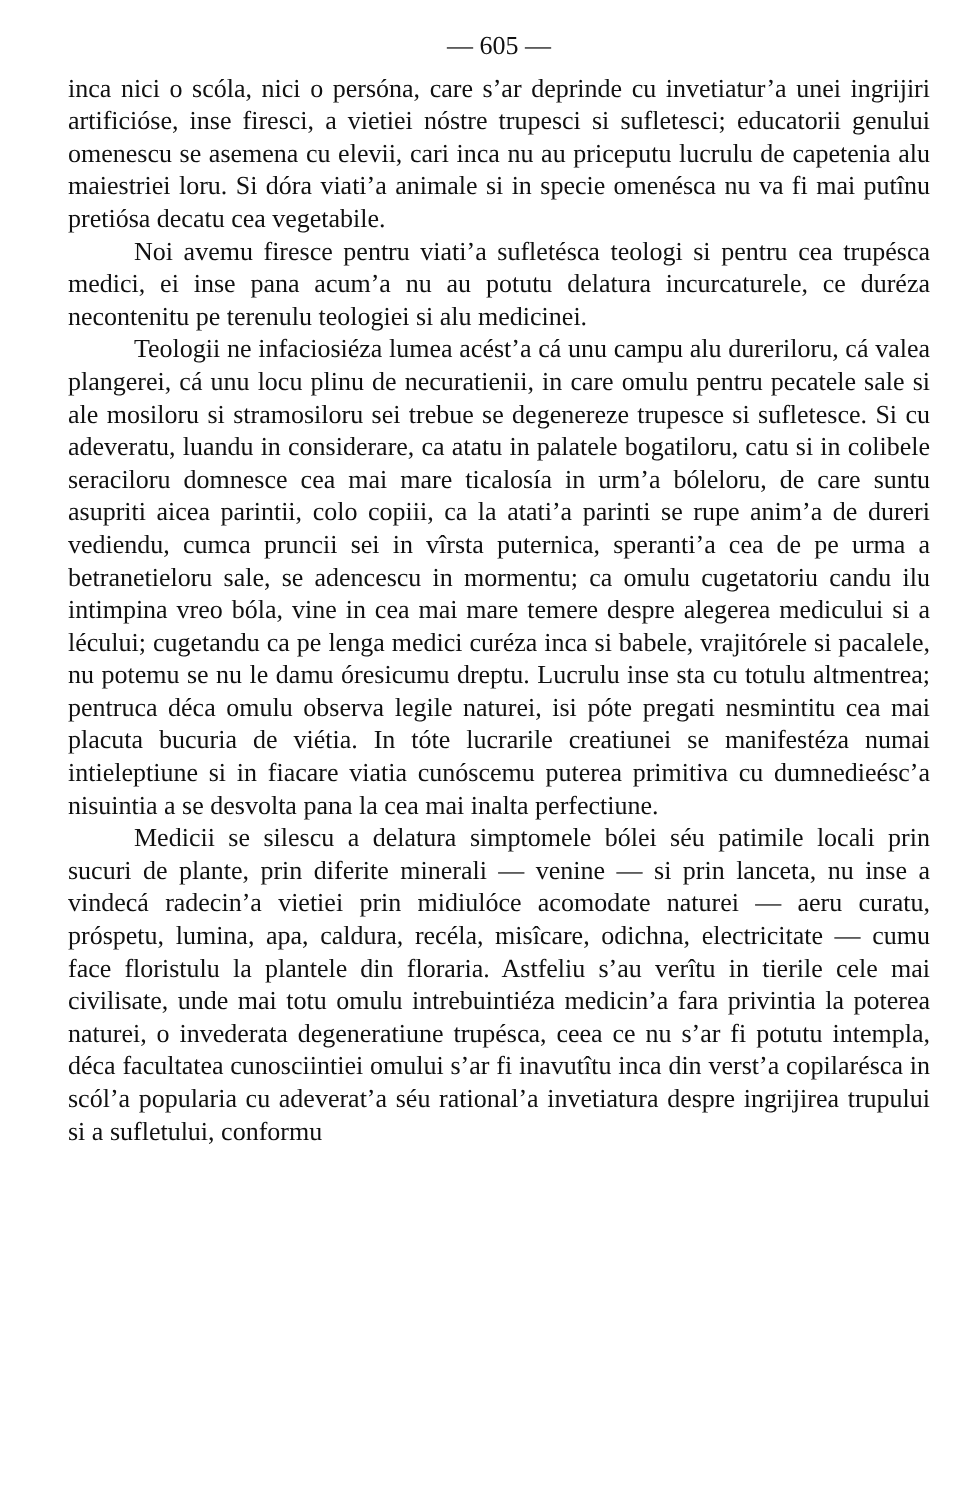— 605 —
inca nici o scóla, nici o persóna, care s’ar deprinde cu invetiatur’a unei ingrijiri artificióse, inse firesci, a vietiei nóstre trupesci si sufletesci; educatorii genului omenescu se asemena cu elevii, cari inca nu au priceputu lucrulu de capetenia alu maiestriei loru. Si dóra viati’a animale si in specie omenésca nu va fi mai putînu pretiósa decatu cea vegetabile.
Noi avemu firesce pentru viati’a sufletésca teologi si pentru cea trupésca medici, ei inse pana acum’a nu au potutu delatura incurcaturele, ce duréza necontenitu pe terenulu teologiei si alu medicinei.
Teologii ne infaciosiéza lumea acést’a cá unu campu alu dureriloru, cá valea plangerei, cá unu locu plinu de necuratienii, in care omulu pentru pecatele sale si ale mosiloru si stramosiloru sei trebue se degenereze trupesce si sufletesce. Si cu adeveratu, luandu in considerare, ca atatu in palatele bogatiloru, catu si in colibele seraciloru domnesce cea mai mare ticalosía in urm’a bóleloru, de care suntu asupriti aicea parintii, colo copiii, ca la atati’a parinti se rupe anim’a de dureri vediendu, cumca pruncii sei in vîrsta puternica, speranti’a cea de pe urma a betranetieloru sale, se adencescu in mormentu; ca omulu cugetatoriu candu ilu intimpina vreo bóla, vine in cea mai mare temere despre alegerea medicului si a lécului; cugetandu ca pe lenga medici curéza inca si babele, vrajitórele si pacalele, nu potemu se nu le damu óresicumu dreptu. Lucrulu inse sta cu totulu altmentrea; pentruca déca omulu observa legile naturei, isi póte pregati nesmintitu cea mai placuta bucuria de viétia. In tóte lucrarile creatiunei se manifestéza numai intieleptiune si in fiacare viatia cunóscemu puterea primitiva cu dumnedieésc’a nisuintia a se desvolta pana la cea mai inalta perfectiune.
Medicii se silescu a delatura simptomele bólei séu patimile locali prin sucuri de plante, prin diferite minerali — venine — si prin lanceta, nu inse a vindecá radecin’a vietiei prin midiulóce acomodate naturei — aeru curatu, próspetu, lumina, apa, caldura, recéla, misîcare, odichna, electricitate — cumu face floristulu la plantele din floraria. Astfeliu s’au verîtu in tierile cele mai civilisate, unde mai totu omulu intrebuintiéza medicin’a fara privintia la poterea naturei, o invederata degeneratiune trupésca, ceea ce nu s’ar fi potutu intempla, déca facultatea cunosciintiei omului s’ar fi inavutîtu inca din verst’a copilarésca in scól’a popularia cu adeverat’a séu rational’a invetiatura despre ingrijirea trupului si a sufletului, conformu